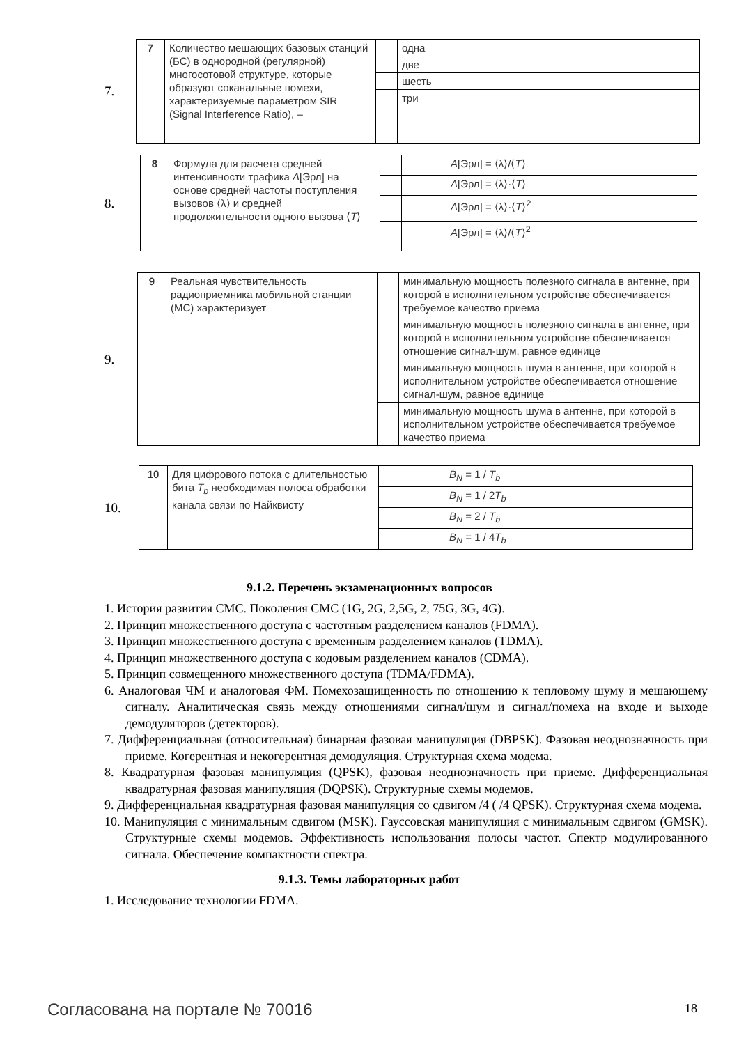7.
| 7 | Количество мешающих базовых станций (БС) в однородной (регулярной) многосотовой структуре, которые образуют соканальные помехи, характеризуемые параметром SIR (Signal Interference Ratio), – | | одна |
| | | | две |
| | | | шесть |
| | | | три |
8.
| 8 | Формула для расчета средней интенсивности трафика A [Эрл] на основе средней частоты поступления вызовов ⟨λ⟩ и средней продолжительности одного вызова ⟨ T ⟩ | | A [Эрл] = ⟨λ⟩/⟨ T ⟩ |
| | | | A [Эрл] = ⟨λ⟩·⟨ T ⟩ |
| | | | A [Эрл] = ⟨λ⟩·⟨ T ⟩<sup>2</sup> |
| | | | A [Эрл] = ⟨λ⟩/⟨ T ⟩<sup>2</sup> |
9.
| 9 | Реальная чувствительность радиоприемника мобильной станции (МС) характеризует | | минимальную мощность полезного сигнала в антенне, при которой в исполнительном устройстве обеспечивается требуемое качество приема |
| | | | минимальную мощность полезного сигнала в антенне, при которой в исполнительном устройстве обеспечивается отношение сигнал-шум, равное единице |
| | | | минимальную мощность шума в антенне, при которой в исполнительном устройстве обеспечивается отношение сигнал-шум, равное единице |
| | | | минимальную мощность шума в антенне, при которой в исполнительном устройстве обеспечивается требуемое качество приема |
10.
| 10 | Для цифрового потока с длительностью бита T<sub>b</sub> необходимая полоса обработки канала связи по Найквисту | | B<sub>N</sub> = 1 / T<sub>b</sub> |
| | | | B<sub>N</sub> = 1 / 2 T<sub>b</sub> |
| | | | B<sub>N</sub> = 2 / T<sub>b</sub> |
| | | | B<sub>N</sub> = 1 / 4 T<sub>b</sub> |
9.1.2. Перечень экзаменационных вопросов
1. История развития СМС. Поколения СМС (1G, 2G, 2,5G, 2, 75G, 3G, 4G).
2. Принцип множественного доступа с частотным разделением каналов (FDMA).
3. Принцип множественного доступа с временным разделением каналов (TDMA).
4. Принцип множественного доступа с кодовым разделением каналов (CDMA).
5. Принцип совмещенного множественного доступа (TDMA/FDMA).
6. Аналоговая ЧМ и аналоговая ФМ. Помехозащищенность по отношению к тепловому шуму и мешающему сигналу. Аналитическая связь между отношениями сигнал/шум и сигнал/помеха на входе и выходе демодуляторов (детекторов).
7. Дифференциальная (относительная) бинарная фазовая манипуляция (DBPSK). Фазовая неоднозначность при приеме. Когерентная и некогерентная демодуляция. Структурная схема модема.
8. Квадратурная фазовая манипуляция (QPSK), фазовая неоднозначность при приеме. Дифференциальная квадратурная фазовая манипуляция (DQPSK). Структурные схемы модемов.
9. Дифференциальная квадратурная фазовая манипуляция со сдвигом /4 ( /4 QPSK). Структурная схема модема.
10. Манипуляция с минимальным сдвигом (MSK). Гауссовская манипуляция с минимальным сдвигом (GMSK). Структурные схемы модемов. Эффективность использования полосы частот. Спектр модулированного сигнала. Обеспечение компактности спектра.
9.1.3. Темы лабораторных работ
1. Исследование технологии FDMA.
Согласована на портале № 70016 18